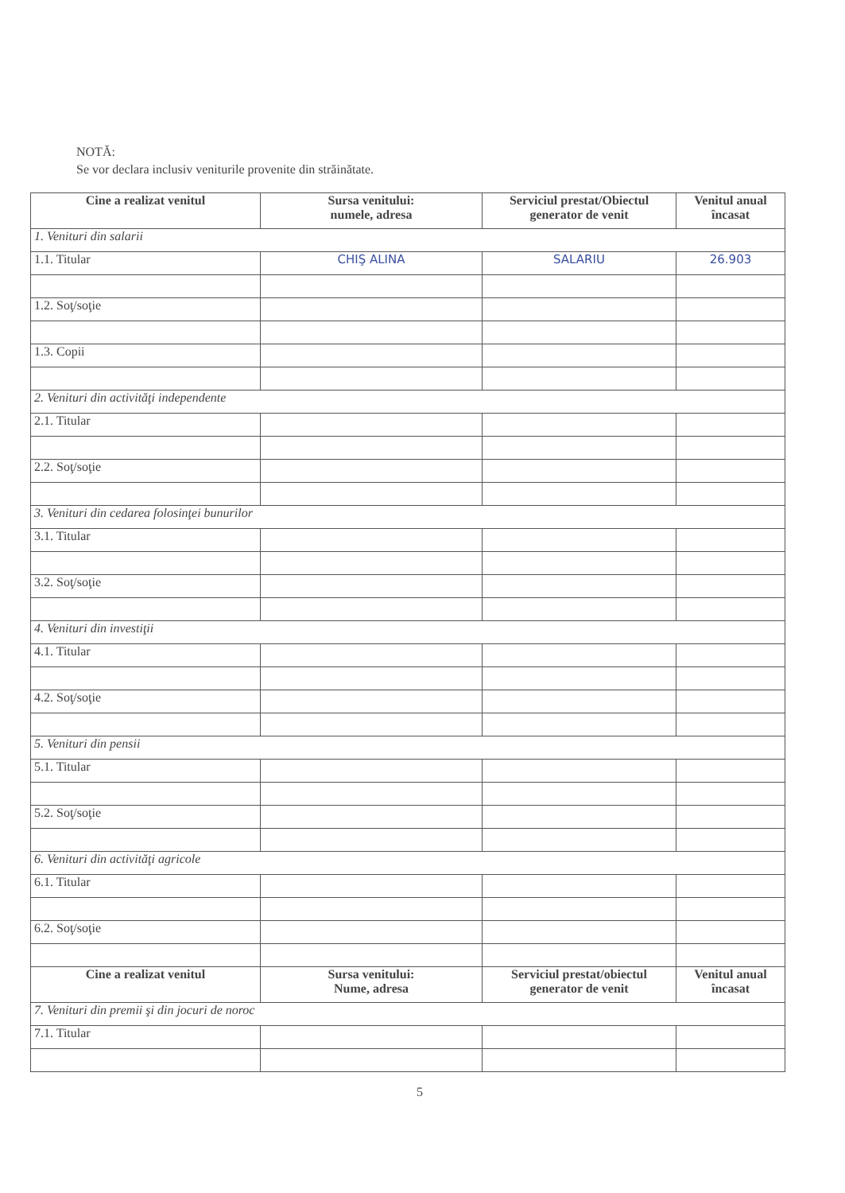NOTĂ:
Se vor declara inclusiv veniturile provenite din străinătate.
| Cine a realizat venitul | Sursa venitului: numele, adresa | Serviciul prestat/Obiectul generator de venit | Venitul anual încasat |
| --- | --- | --- | --- |
| 1. Venituri din salarii | | | |
| 1.1. Titular | CHIŞ ALINA | SALARIU | 26.903 |
| 1.2. Soţ/soţie | | | |
| 1.3. Copii | | | |
| 2. Venituri din activităţi independente | | | |
| 2.1. Titular | | | |
| 2.2. Soţ/soţie | | | |
| 3. Venituri din cedarea folosinţei bunurilor | | | |
| 3.1. Titular | | | |
| 3.2. Soţ/soţie | | | |
| 4. Venituri din investiţii | | | |
| 4.1. Titular | | | |
| 4.2. Soţ/soţie | | | |
| 5. Venituri din pensii | | | |
| 5.1. Titular | | | |
| 5.2. Soţ/soţie | | | |
| 6. Venituri din activităţi agricole | | | |
| 6.1. Titular | | | |
| 6.2. Soţ/soţie | | | |
| Cine a realizat venitul | Sursa venitului: Nume, adresa | Serviciul prestat/obiectul generator de venit | Venitul anual încasat |
| 7. Venituri din premii şi din jocuri de noroc | | | |
| 7.1. Titular | | | |
5